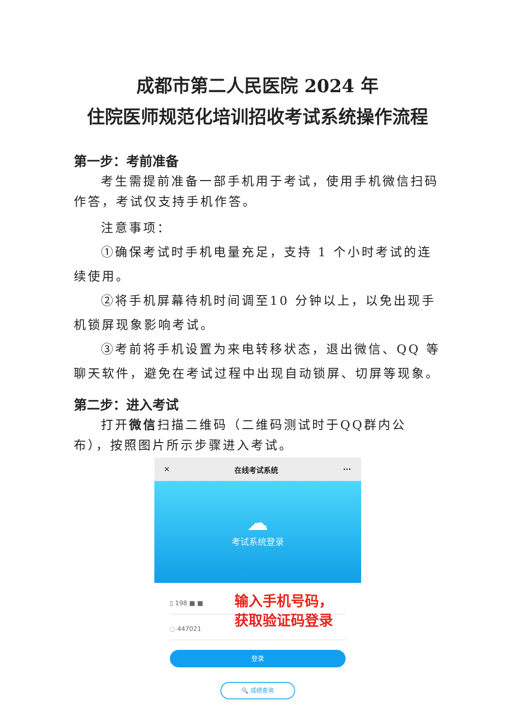成都市第二人民医院 2024 年
住院医师规范化培训招收考试系统操作流程
第一步：考前准备
考生需提前准备一部手机用于考试，使用手机微信扫码作答，考试仅支持手机作答。
注意事项：
①确保考试时手机电量充足，支持 1 个小时考试的连续使用。
②将手机屏幕待机时间调至10 分钟以上，以免出现手机锁屏现象影响考试。
③考前将手机设置为来电转移状态，退出微信、QQ 等聊天软件，避免在考试过程中出现自动锁屏、切屏等现象。
第二步：进入考试
打开微信扫描二维码（二维码测试时于QQ群内公布），按照图片所示步骤进入考试。
✕ 在线考试系统 ···
☁
考试系统登录
▯ 198 ■ ■
◌ 447021
输入手机号码，
获取验证码登录
登录
🔍 成绩查询